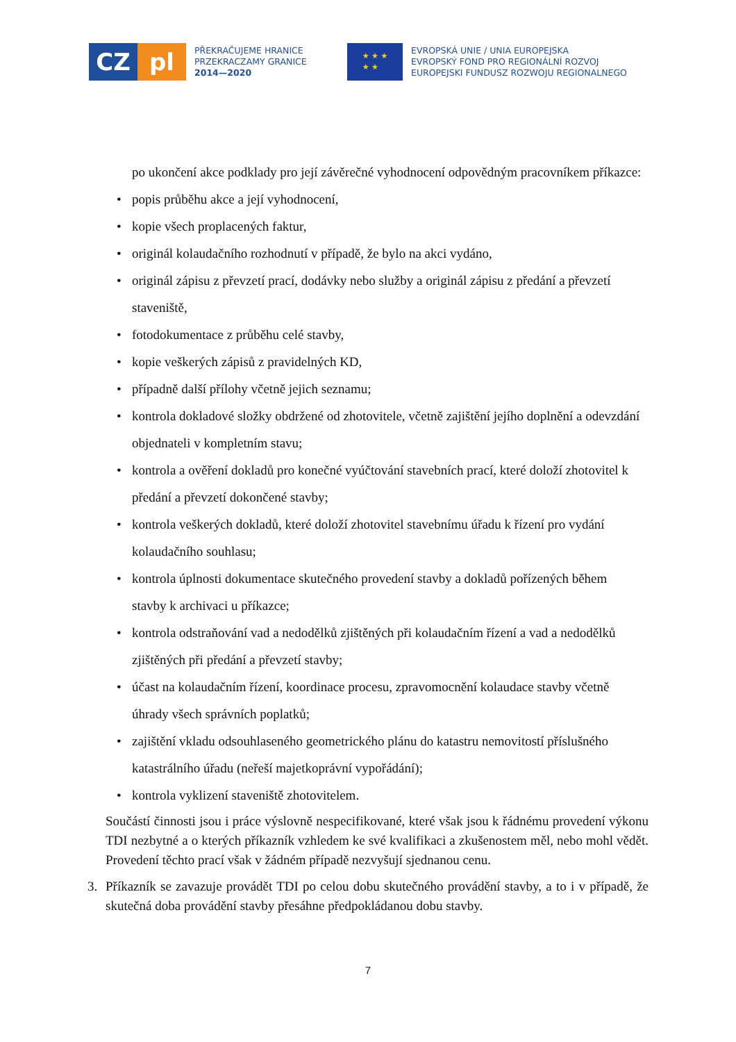CZ pl
PŘEKRAČUJEME HRANICE
PRZEKRACZAMY GRANICE
2014—2020
★ ★ ★
★ ★
EVROPSKÁ UNIE / UNIA EUROPEJSKA
EVROPSKÝ FOND PRO REGIONÁLNÍ ROZVOJ
EUROPEJSKI FUNDUSZ ROZWOJU REGIONALNEGO
po ukončení akce podklady pro její závěrečné vyhodnocení odpovědným pracovníkem příkazce:
• popis průběhu akce a její vyhodnocení,
• kopie všech proplacených faktur,
• originál kolaudačního rozhodnutí v případě, že bylo na akci vydáno,
• originál zápisu z převzetí prací, dodávky nebo služby a originál zápisu z předání a převzetí staveniště,
• fotodokumentace z průběhu celé stavby,
• kopie veškerých zápisů z pravidelných KD,
• případně další přílohy včetně jejich seznamu;
• kontrola dokladové složky obdržené od zhotovitele, včetně zajištění jejího doplnění a odevzdání objednateli v kompletním stavu;
• kontrola a ověření dokladů pro konečné vyúčtování stavebních prací, které doloží zhotovitel k předání a převzetí dokončené stavby;
• kontrola veškerých dokladů, které doloží zhotovitel stavebnímu úřadu k řízení pro vydání kolaudačního souhlasu;
• kontrola úplnosti dokumentace skutečného provedení stavby a dokladů pořízených během stavby k archivaci u příkazce;
• kontrola odstraňování vad a nedodělků zjištěných při kolaudačním řízení a vad a nedodělků zjištěných při předání a převzetí stavby;
• účast na kolaudačním řízení, koordinace procesu, zpravomocnění kolaudace stavby včetně úhrady všech správních poplatků;
• zajištění vkladu odsouhlaseného geometrického plánu do katastru nemovitostí příslušného katastrálního úřadu (neřeší majetkoprávní vypořádání);
• kontrola vyklizení staveniště zhotovitelem.
Součástí činnosti jsou i práce výslovně nespecifikované, které však jsou k řádnému provedení výkonu TDI nezbytné a o kterých příkazník vzhledem ke své kvalifikaci a zkušenostem měl, nebo mohl vědět. Provedení těchto prací však v žádném případě nezvyšují sjednanou cenu.
3. Příkazník se zavazuje provádět TDI po celou dobu skutečného provádění stavby, a to i v případě, že skutečná doba provádění stavby přesáhne předpokládanou dobu stavby.
7